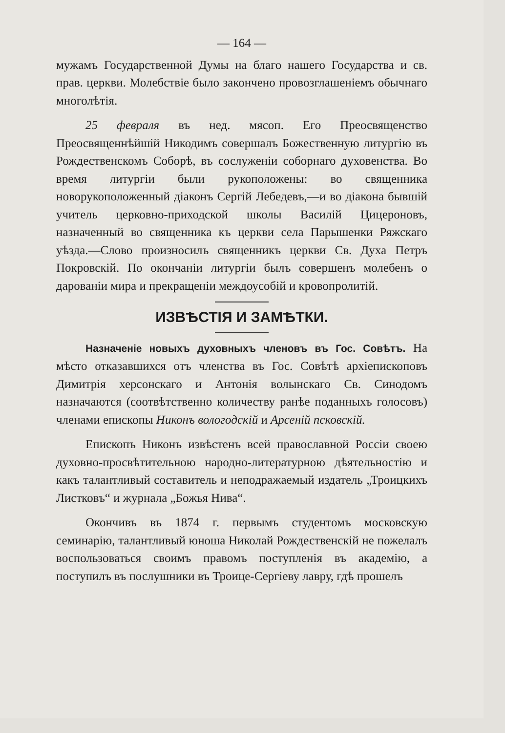— 164 —
мужамъ Государственной Думы на благо нашего Государства и св. прав. церкви. Молебствіе было закончено провозглашеніемъ обычнаго многолѣтія.
25 февраля въ нед. мясоп. Его Преосвященство Преосвященнѣйшій Никодимъ совершалъ Божественную литургію въ Рождественскомъ Соборѣ, въ сослуженіи соборнаго духовенства. Во время литургіи были рукоположены: во священника новорукоположенный діаконъ Сергій Лебедевъ,—и во діакона бывшій учитель церковно-приходской школы Василій Цицероновъ, назначенный во священника къ церкви села Парышенки Ряжскаго уѣзда.—Слово произносилъ священникъ церкви Св. Духа Петръ Покровскій. По окончаніи литургіи былъ совершенъ молебенъ о дарованіи мира и прекращеніи междоусобій и кровопролитій.
ИЗВѢСТІЯ И ЗАМѢТКИ.
Назначеніе новыхъ духовныхъ членовъ въ Гос. Совѣтъ. На мѣсто отказавшихся отъ членства въ Гос. Совѣтѣ архіепископовъ Димитрія херсонскаго и Антонія волынскаго Св. Синодомъ назначаются (соотвѣтственно количеству ранѣе поданныхъ голосовъ) членами епископы Никонъ вологодскій и Арсеній псковскій.
Епископъ Никонъ извѣстенъ всей православной Россіи своею духовно-просвѣтительною народно-литературною дѣятельностію и какъ талантливый составитель и неподражаемый издатель „Троицкихъ Листковъ“ и журнала „Божья Нива“.
Окончивъ въ 1874 г. первымъ студентомъ московскую семинарію, талантливый юноша Николай Рождественскій не пожелалъ воспользоваться своимъ правомъ поступленія въ академію, а поступилъ въ послушники въ Троице-Сергіеву лавру, гдѣ прошелъ